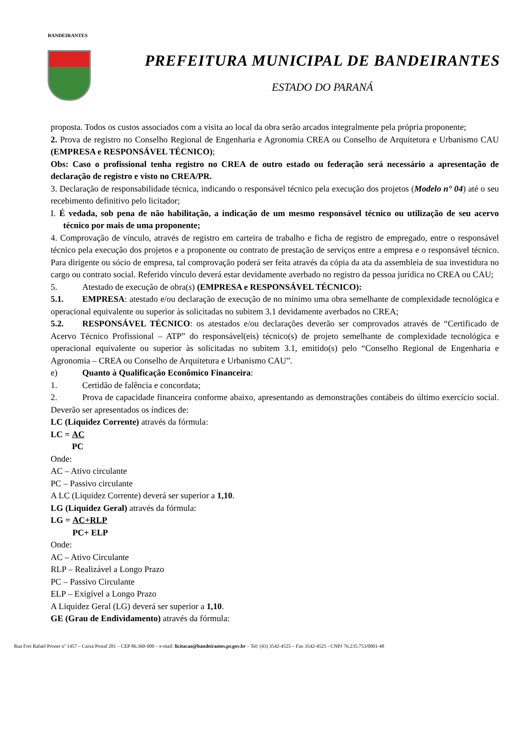BANDEIRANTES
PREFEITURA MUNICIPAL DE BANDEIRANTES
ESTADO DO PARANÁ
proposta. Todos os custos associados com a visita ao local da obra serão arcados integralmente pela própria proponente;
2. Prova de registro no Conselho Regional de Engenharia e Agronomia CREA ou Conselho de Arquitetura e Urbanismo CAU (EMPRESA e RESPONSÁVEL TÉCNICO);
Obs: Caso o profissional tenha registro no CREA de outro estado ou federação será necessário a apresentação de declaração de registro e visto no CREA/PR.
3. Declaração de responsabilidade técnica, indicando o responsável técnico pela execução dos projetos (Modelo n° 04) até o seu recebimento definitivo pelo licitador;
I. É vedada, sob pena de não habilitação, a indicação de um mesmo responsável técnico ou utilização de seu acervo técnico por mais de uma proponente;
4. Comprovação de vínculo, através de registro em carteira de trabalho e ficha de registro de empregado, entre o responsável técnico pela execução dos projetos e a proponente ou contrato de prestação de serviços entre a empresa e o responsável técnico. Para dirigente ou sócio de empresa, tal comprovação poderá ser feita através da cópia da ata da assembleia de sua investidura no cargo ou contrato social. Referido vínculo deverá estar devidamente averbado no registro da pessoa jurídica no CREA ou CAU;
5. Atestado de execução de obra(s) (EMPRESA e RESPONSÁVEL TÉCNICO):
5.1. EMPRESA: atestado e/ou declaração de execução de no mínimo uma obra semelhante de complexidade tecnológica e operacional equivalente ou superior às solicitadas no subitem 3.1 devidamente averbados no CREA;
5.2. RESPONSÁVEL TÉCNICO: os atestados e/ou declarações deverão ser comprovados através de “Certificado de Acervo Técnico Profissional – ATP” do responsável(eis) técnico(s) de projeto semelhante de complexidade tecnológica e operacional equivalente ou superior às solicitadas no subitem 3.1, emitido(s) pelo “Conselho Regional de Engenharia e Agronomia – CREA ou Conselho de Arquitetura e Urbanismo CAU”.
e) Quanto à Qualificação Econômico Financeira:
1. Certidão de falência e concordata;
2. Prova de capacidade financeira conforme abaixo, apresentando as demonstrações contábeis do último exercício social. Deverão ser apresentados os índices de:
LC (Liquidez Corrente) através da fórmula:
LC = AC
PC
Onde:
AC – Ativo circulante
PC – Passivo circulante
A LC (Liquidez Corrente) deverá ser superior a 1,10.
LG (Liquidez Geral) através da fórmula:
LG = AC+RLP
PC+ ELP
Onde:
AC – Ativo Circulante
RLP – Realizável a Longo Prazo
PC – Passivo Circulante
ELP – Exigível a Longo Prazo
A Liquidez Geral (LG) deverá ser superior a 1,10.
GE (Grau de Endividamento) através da fórmula:
Rua Frei Rafael Proner nº 1457 – Caixa Postal 281 – CEP 86.360-000 – e-mail: licitacao@bandeirantes.pr.gov.br – Tel: (43) 3542-4525 – Fax 3542-4525 - CNPJ 76.235.753/0001-48